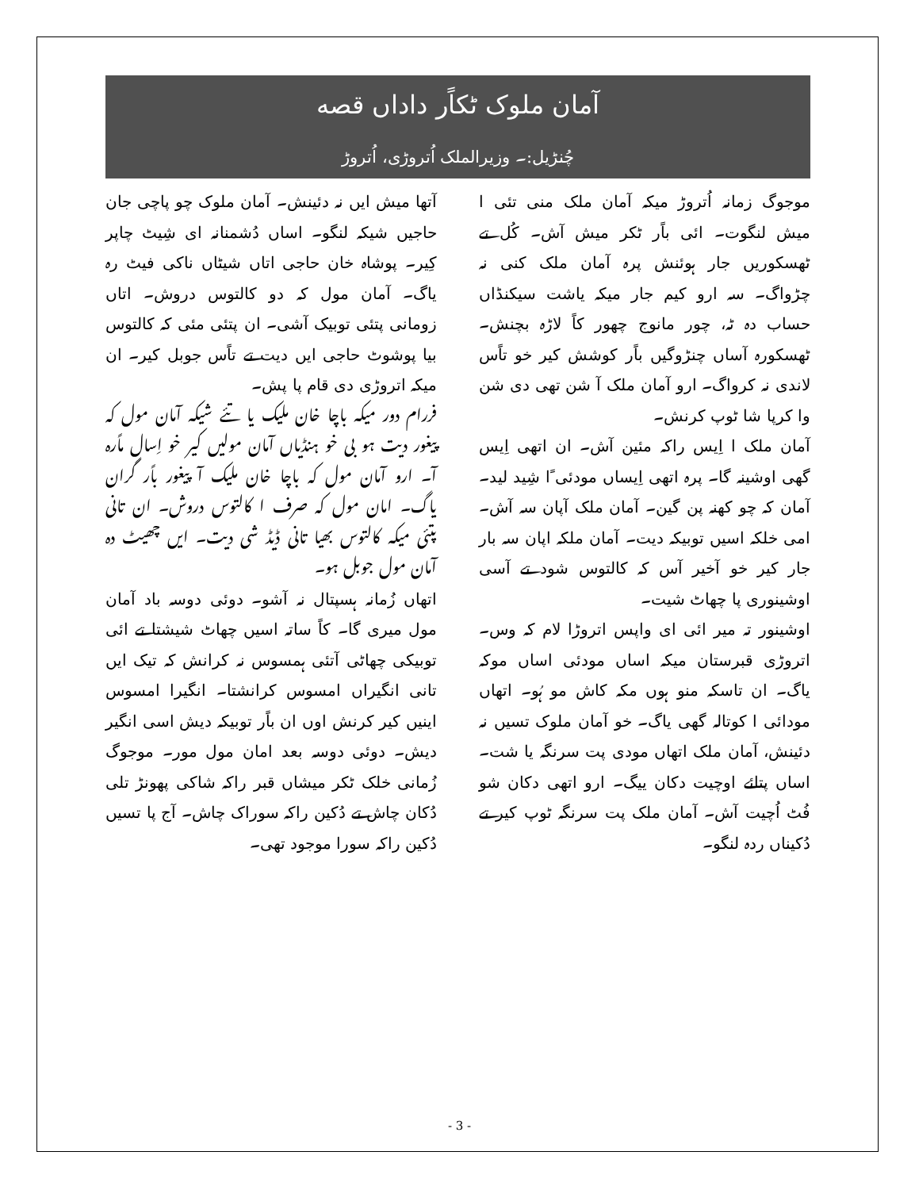آمان ملوک ٹکاًر داداں قصه
چُنڑیل:۔ وزیرالملک اُتروڑی، اُتروڑ
موجوگ زمانہ اُتروڑ میکہ آمان ملک منی تئی ا میش لنگوت۔ ائی باًر ٹکر میش آش۔ کُل تے ٹھسکوریں جار ہوئنش پرہ آمان ملک کنی نہ چڑواگ۔ سہ ارو کیم جار میکہ یاشت سیکنڈاں حساب دہ ٹہ، چور مانوج چھور کاً لاڑہ بچنش۔ ٹھسکورہ آساں چنڑوگیں باًر کوشش کیر خو تاًس لاندی نہ کرواگ۔ ارو آمان ملک آ شن تھی دی شن وا کرپا شا ٹوپ کرنش۔
آمان ملک ا اِیس راکہ مئین آش۔ ان اتھی اِیس گھی اوشینہ گا۔ پرہ اتھی اِیساں مودئی ًا شِید لید۔ آمان کہ چو کھنہ پن گین۔ آمان ملک آپان سہ آش۔ امی خلکہ اسیں توبیکہ دیت۔ آمان ملکہ اپان سہ بار جار کیر خو آخیر آس کہ کالتوس شود تے آسی اوشینوری پا چھاٹ شیت۔
اوشینور تہ میر ائی ای واپس اتروڑا لام کہ وس۔ اتروڑی قبرستان میکہ اساں مودئی اساں موکہ یاگ۔ ان تاسکہ منو ہوں مکہ کاش مو ہُو۔ اتھاں مودائی ا کوتالہ گھی یاگ۔ خو آمان ملوک تسیں نہ دئینش، آمان ملک اتھاں مودی پت سرنگہ یا شت۔ اساں پتائے اوچیت دکان ییگ۔ ارو اتھی دکان شو فُٹ اُچیت آش۔ آمان ملک پت سرنگہ ٹوپ کیر تے دُکیناں ردہ لنگو۔
آتھا میش ایں نہ دئینش۔ آمان ملوک چو پاچی جان حاجیں شیکہ لنگو۔ اساں دُشمنانہ ای شِیٹ چاپر کِیر۔ پوشاہ خان حاجی اتاں شیٹاں ناکی فیٹ رہ یاگ۔ آمان مول کہ دو کالتوس دروش۔ اتاں زومانی پتئی توبیک آشی۔ ان پتئی مئی کہ کالتوس بیا پوشوٹ حاجی ایں دیت تے تاًس جوبل کیر۔ ان میکہ اتروڑی دی قام پا پش۔
فررام دور میکہ باچا خان ملیک یا تئے شیکہ آمان مول کہ پیغور دیت ہو بی خو ہنڈیاں آمان مولیں کیر خو اِسال ماًرہ آ۔ ارو آمان مول کہ باچا خان ملیک آ پیغور باًر گران یاگ۔ امان مول کہ صرف ا کالتوس دروش۔ ان تانی پتئی میکہ کالتوس بھیا تانی ڈیڈ شی دیت۔ ایں چھیٹ دہ آمان مول جوبل ہو۔
اتھاں زُمانہ ہسپتال نہ آشو۔ دوئی دوسہ باد آمان مول میری گا۔ کاً ساتہ اسیں چھاٹ شیشتا تے ائی توبیکی چھاٹی آتئی ہمسوس نہ کرانش کہ تیک ایں تانی انگیراں امسوس کرانشتا۔ انگیرا امسوس اینیں کیر کرنش اوں ان باًر توبیکہ دیش اسی انگیر دیش۔ دوئی دوسہ بعد امان مول مور۔ موجوگ زُمانی خلک ٹکر میشاں قبر راکہ شاکی پھونڑ تلی دُکان چاش تے دُکین راکہ سوراک چاش۔ آج پا تسیں دُکین راکہ سورا موجود تھی۔
- 3 -